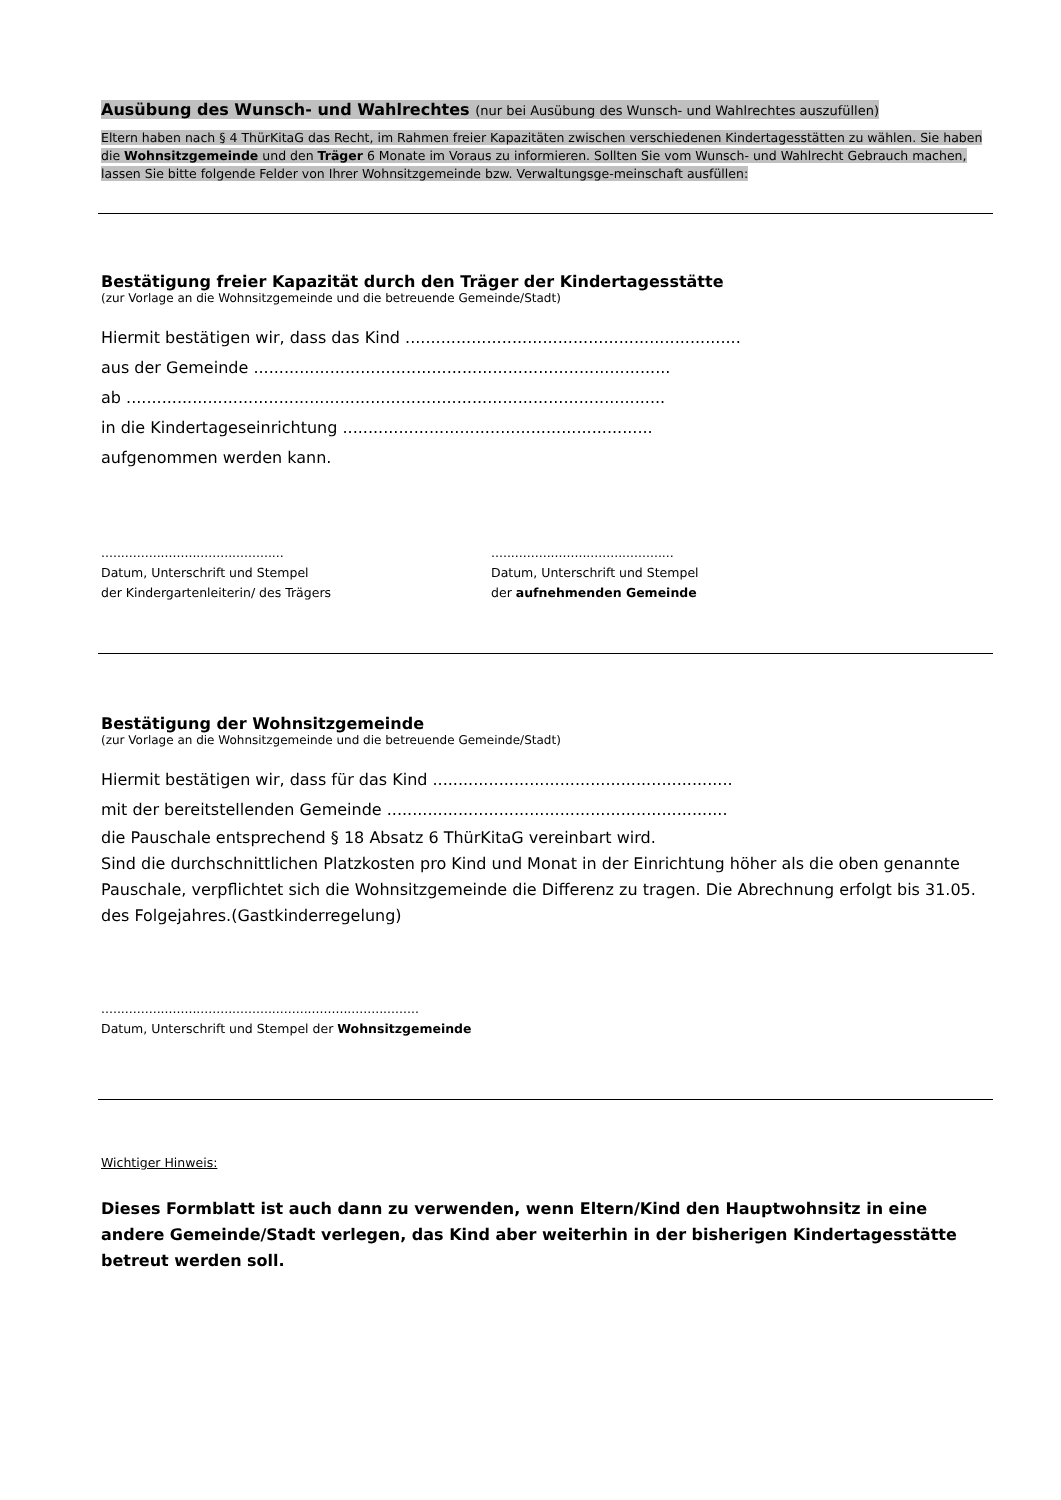Ausübung des Wunsch- und Wahlrechtes (nur bei Ausübung des Wunsch- und Wahlrechtes auszufüllen)
Eltern haben nach § 4 ThürKitaG das Recht, im Rahmen freier Kapazitäten zwischen verschiedenen Kindertagesstätten zu wählen. Sie haben die Wohnsitzgemeinde und den Träger 6 Monate im Voraus zu informieren. Sollten Sie vom Wunsch- und Wahlrecht Gebrauch machen, lassen Sie bitte folgende Felder von Ihrer Wohnsitzgemeinde bzw. Verwaltungsge-meinschaft ausfüllen:
Bestätigung freier Kapazität durch den Träger der Kindertagesstätte
(zur Vorlage an die Wohnsitzgemeinde und die betreuende Gemeinde/Stadt)
Hiermit bestätigen wir, dass das Kind ..................................................................
aus der Gemeinde ..................................................................................
ab ..........................................................................................................
in die Kindertageseinrichtung .............................................................
aufgenommen werden kann.
..............................................
Datum, Unterschrift und Stempel
der Kindergartenleiterin/ des Trägers
..............................................
Datum, Unterschrift und Stempel
der aufnehmenden Gemeinde
Bestätigung der Wohnsitzgemeinde
(zur Vorlage an die Wohnsitzgemeinde und die betreuende Gemeinde/Stadt)
Hiermit bestätigen wir, dass für das Kind ...........................................................
mit der bereitstellenden Gemeinde ...................................................................
die Pauschale entsprechend § 18 Absatz 6 ThürKitaG vereinbart wird.
Sind die durchschnittlichen Platzkosten pro Kind und Monat in der Einrichtung höher als die oben genannte Pauschale, verpflichtet sich die Wohnsitzgemeinde die Differenz zu tragen. Die Abrechnung erfolgt bis 31.05. des Folgejahres.(Gastkinderregelung)
................................................................................
Datum, Unterschrift und Stempel der Wohnsitzgemeinde
Wichtiger Hinweis:
Dieses Formblatt ist auch dann zu verwenden, wenn Eltern/Kind den Hauptwohnsitz in eine andere Gemeinde/Stadt verlegen, das Kind aber weiterhin in der bisherigen Kindertagesstätte betreut werden soll.